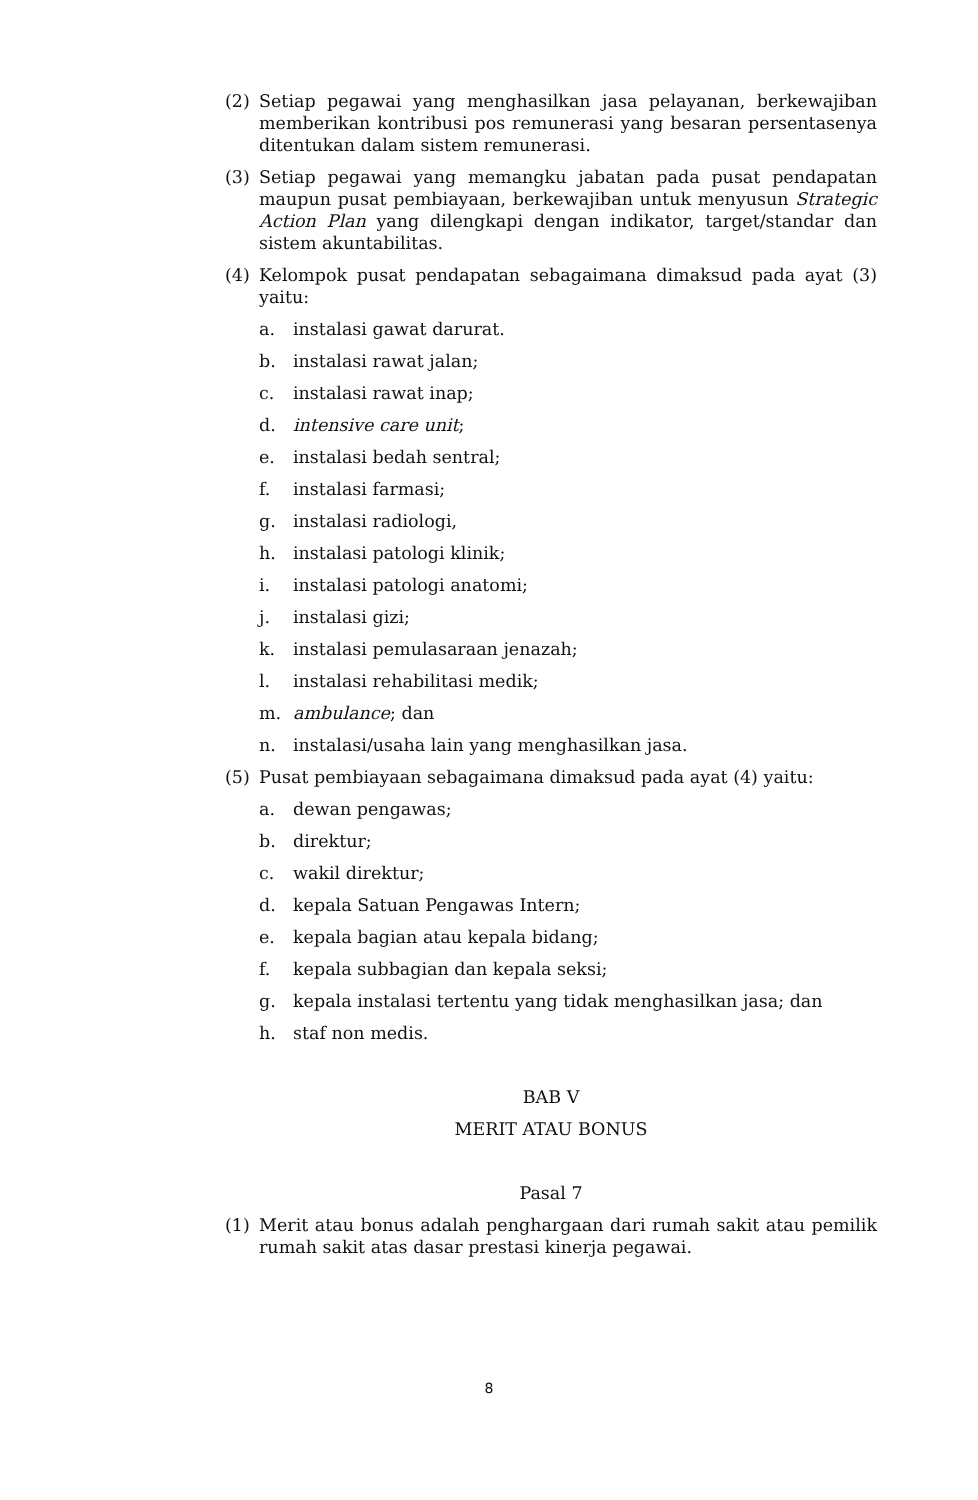(2) Setiap pegawai yang menghasilkan jasa pelayanan, berkewajiban memberikan kontribusi pos remunerasi yang besaran persentasenya ditentukan dalam sistem remunerasi.
(3) Setiap pegawai yang memangku jabatan pada pusat pendapatan maupun pusat pembiayaan, berkewajiban untuk menyusun Strategic Action Plan yang dilengkapi dengan indikator, target/standar dan sistem akuntabilitas.
(4) Kelompok pusat pendapatan sebagaimana dimaksud pada ayat (3) yaitu:
a. instalasi gawat darurat.
b. instalasi rawat jalan;
c. instalasi rawat inap;
d. intensive care unit;
e. instalasi bedah sentral;
f. instalasi farmasi;
g. instalasi radiologi,
h. instalasi patologi klinik;
i. instalasi patologi anatomi;
j. instalasi gizi;
k. instalasi pemulasaraan jenazah;
l. instalasi rehabilitasi medik;
m. ambulance; dan
n. instalasi/usaha lain yang menghasilkan jasa.
(5) Pusat pembiayaan sebagaimana dimaksud pada ayat (4) yaitu:
a. dewan pengawas;
b. direktur;
c. wakil direktur;
d. kepala Satuan Pengawas Intern;
e. kepala bagian atau kepala bidang;
f. kepala subbagian dan kepala seksi;
g. kepala instalasi tertentu yang tidak menghasilkan jasa; dan
h. staf non medis.
BAB V
MERIT ATAU BONUS
Pasal 7
(1) Merit atau bonus adalah penghargaan dari rumah sakit atau pemilik rumah sakit atas dasar prestasi kinerja pegawai.
8